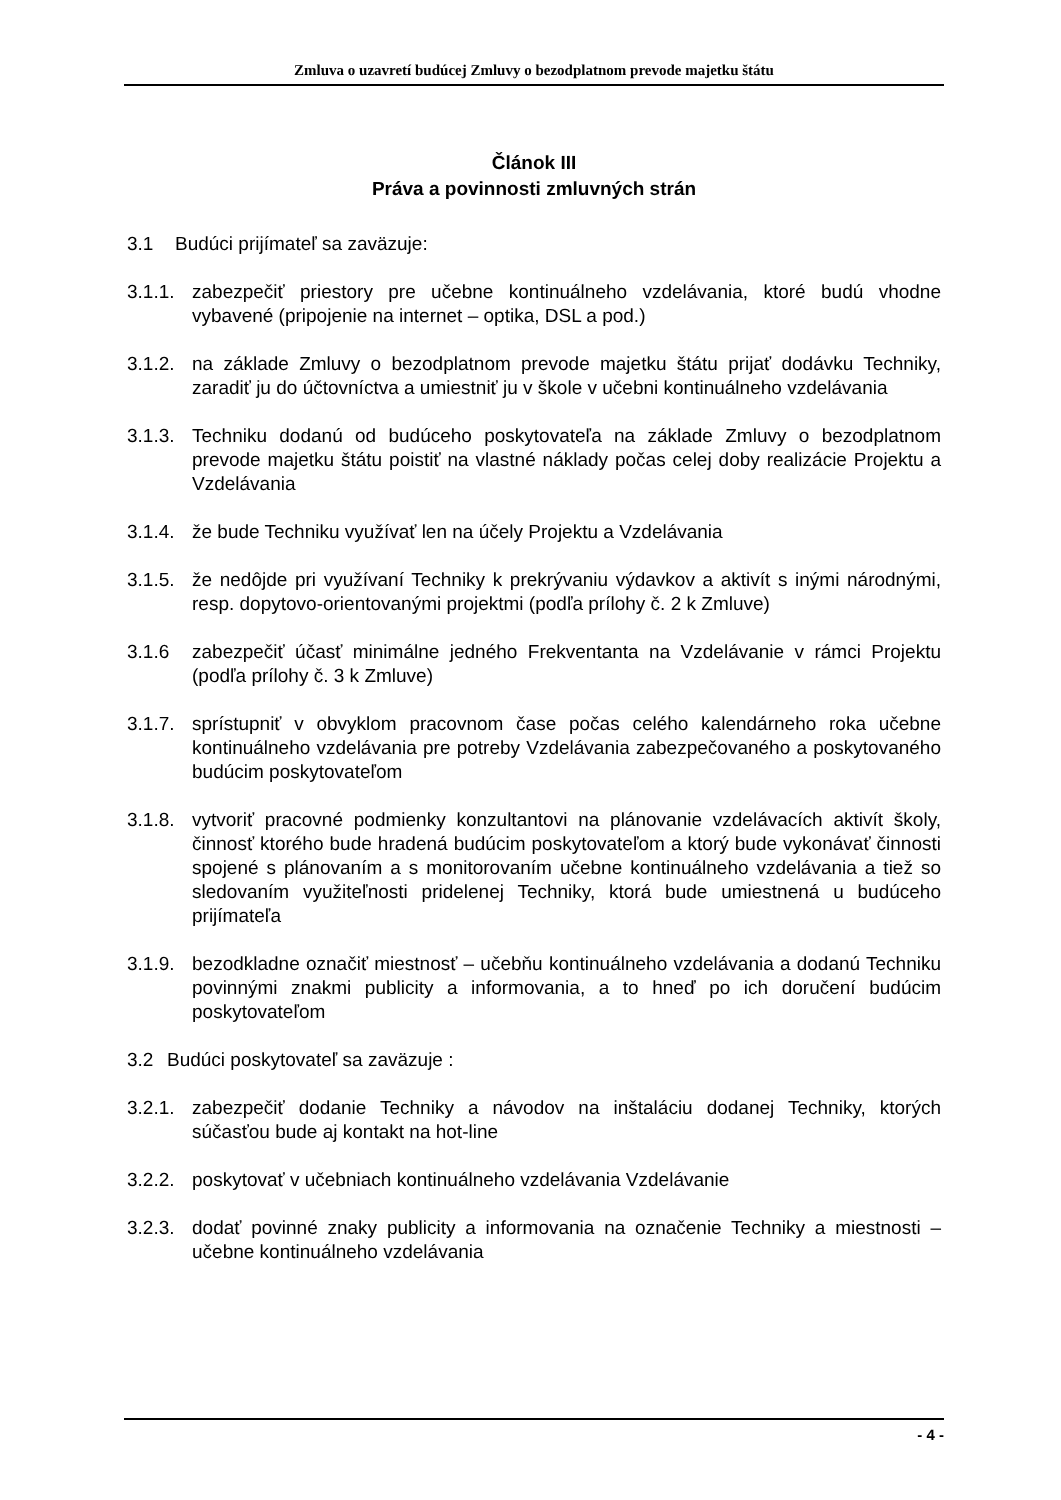Zmluva o uzavretí budúcej Zmluvy o bezodplatnom prevode majetku štátu
Článok III
Práva a povinnosti zmluvných strán
3.1 Budúci prijímateľ sa zaväzuje:
3.1.1. zabezpečiť priestory pre učebne kontinuálneho vzdelávania, ktoré budú vhodne vybavené (pripojenie na internet – optika, DSL a pod.)
3.1.2. na základe Zmluvy o bezodplatnom prevode majetku štátu prijať dodávku Techniky, zaradiť ju do účtovníctva a umiestniť ju v škole v učebni kontinuálneho vzdelávania
3.1.3. Techniku dodanú od budúceho poskytovateľa na základe Zmluvy o bezodplatnom prevode majetku štátu poistiť na vlastné náklady počas celej doby realizácie Projektu a Vzdelávania
3.1.4. že bude Techniku využívať len na účely Projektu a Vzdelávania
3.1.5. že nedôjde pri využívaní Techniky k prekrývaniu výdavkov a aktivít s inými národnými, resp. dopytovo-orientovanými projektmi (podľa prílohy č. 2 k Zmluve)
3.1.6 zabezpečiť účasť minimálne jedného Frekventanta na Vzdelávanie v rámci Projektu (podľa prílohy č. 3 k Zmluve)
3.1.7. sprístupniť v obvyklom pracovnom čase počas celého kalendárneho roka učebne kontinuálneho vzdelávania pre potreby Vzdelávania zabezpečovaného a poskytovaného budúcim poskytovateľom
3.1.8. vytvoriť pracovné podmienky konzultantovi na plánovanie vzdelávacích aktivít školy, činnosť ktorého bude hradená budúcim poskytovateľom a ktorý bude vykonávať činnosti spojené s plánovaním a s monitorovaním učebne kontinuálneho vzdelávania a tiež so sledovaním využiteľnosti pridelenej Techniky, ktorá bude umiestnená u budúceho prijímateľa
3.1.9. bezodkladne označiť miestnosť – učebňu kontinuálneho vzdelávania a dodanú Techniku povinnými znakmi publicity a informovania, a to hneď po ich doručení budúcim poskytovateľom
3.2 Budúci poskytovateľ sa zaväzuje :
3.2.1. zabezpečiť dodanie Techniky a návodov na inštaláciu dodanej Techniky, ktorých súčasťou bude aj kontakt na hot-line
3.2.2. poskytovať v učebniach kontinuálneho vzdelávania Vzdelávanie
3.2.3. dodať povinné znaky publicity a informovania na označenie Techniky a miestnosti – učebne kontinuálneho vzdelávania
- 4 -